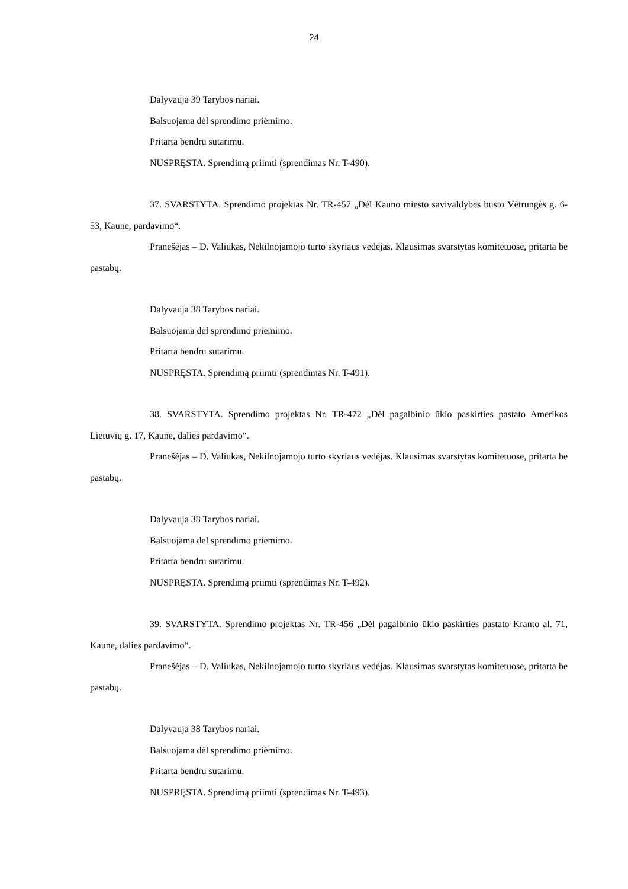24
Dalyvauja 39 Tarybos nariai.
Balsuojama dėl sprendimo priėmimo.
Pritarta bendru sutarimu.
NUSPRĘSTA. Sprendimą priimti (sprendimas Nr. T-490).
37. SVARSTYTA. Sprendimo projektas Nr. TR-457 „Dėl Kauno miesto savivaldybės būsto Vėtrungės g. 6-53, Kaune, pardavimo“.
Pranešėjas – D. Valiukas, Nekilnojamojo turto skyriaus vedėjas. Klausimas svarstytas komitetuose, pritarta be pastabų.
Dalyvauja 38 Tarybos nariai.
Balsuojama dėl sprendimo priėmimo.
Pritarta bendru sutarimu.
NUSPRĘSTA. Sprendimą priimti (sprendimas Nr. T-491).
38. SVARSTYTA. Sprendimo projektas Nr. TR-472 „Dėl pagalbinio ūkio paskirties pastato Amerikos Lietuvių g. 17, Kaune, dalies pardavimo“.
Pranešėjas – D. Valiukas, Nekilnojamojo turto skyriaus vedėjas. Klausimas svarstytas komitetuose, pritarta be pastabų.
Dalyvauja 38 Tarybos nariai.
Balsuojama dėl sprendimo priėmimo.
Pritarta bendru sutarimu.
NUSPRĘSTA. Sprendimą priimti (sprendimas Nr. T-492).
39. SVARSTYTA. Sprendimo projektas Nr. TR-456 „Dėl pagalbinio ūkio paskirties pastato Kranto al. 71, Kaune, dalies pardavimo“.
Pranešėjas – D. Valiukas, Nekilnojamojo turto skyriaus vedėjas. Klausimas svarstytas komitetuose, pritarta be pastabų.
Dalyvauja 38 Tarybos nariai.
Balsuojama dėl sprendimo priėmimo.
Pritarta bendru sutarimu.
NUSPRĘSTA. Sprendimą priimti (sprendimas Nr. T-493).